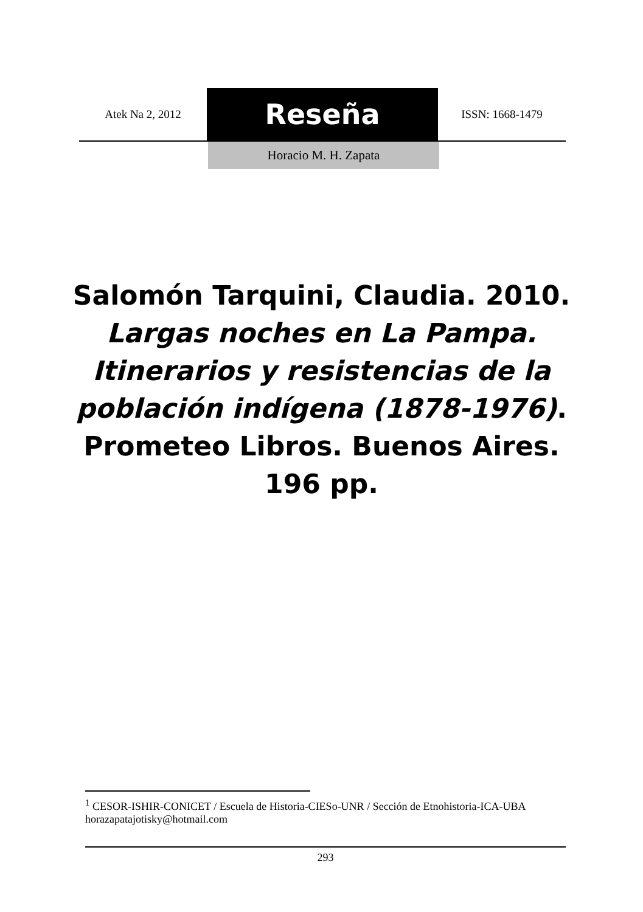Atek Na 2, 2012
Reseña
ISSN: 1668-1479
Horacio M. H. Zapata
Salomón Tarquini, Claudia. 2010.
Largas noches en La Pampa. Itinerarios y resistencias de la población indígena (1878-1976). Prometeo Libros. Buenos Aires. 196 pp.
<sup>1</sup> CESOR-ISHIR-CONICET / Escuela de Historia-CIESo-UNR / Sección de Etnohistoria-ICA-UBA horazapatajotisky@hotmail.com
293